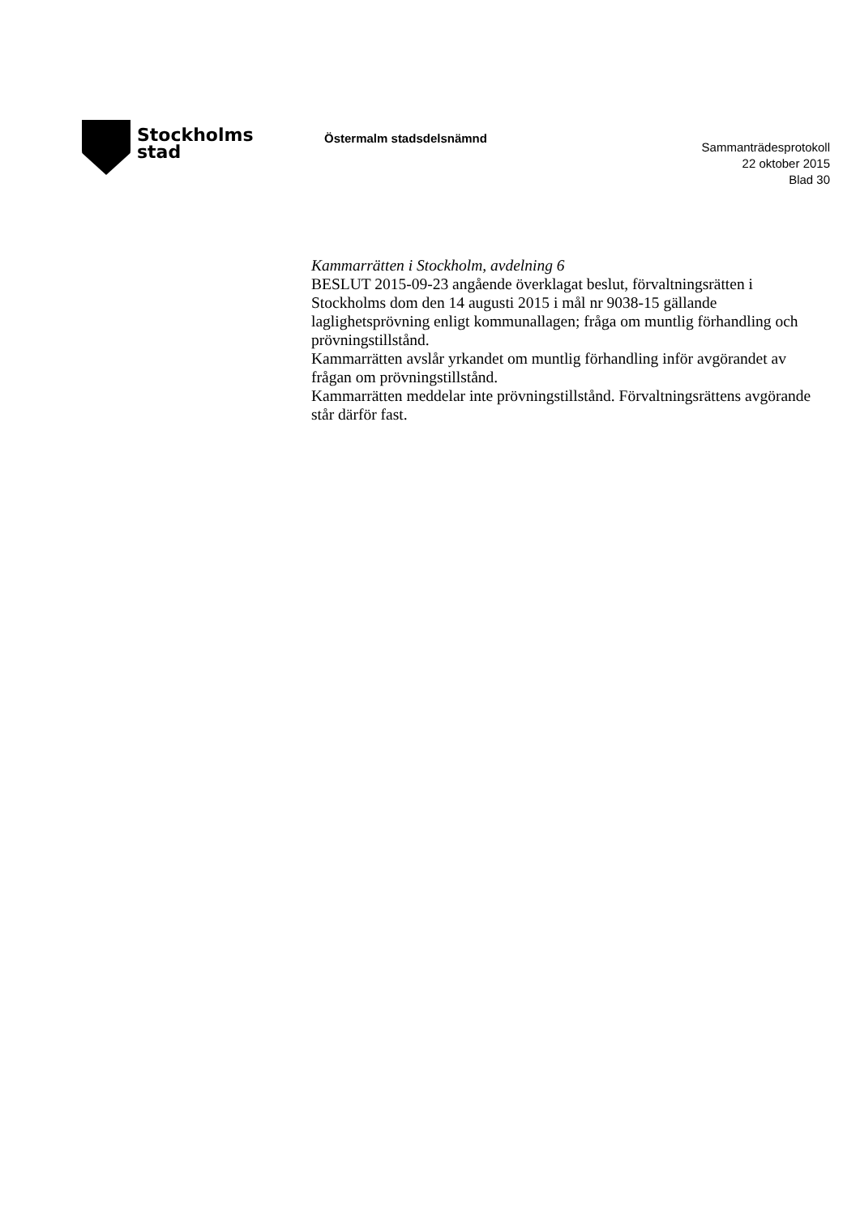Stockholms
stad
Östermalm stadsdelsnämnd
Sammanträdesprotokoll
22 oktober 2015
Blad 30
Kammarrätten i Stockholm, avdelning 6
BESLUT 2015-09-23 angående överklagat beslut, förvaltningsrätten i Stockholms dom den 14 augusti 2015 i mål nr 9038-15 gällande laglighetsprövning enligt kommunallagen; fråga om muntlig förhandling och prövningstillstånd.
Kammarrätten avslår yrkandet om muntlig förhandling inför avgörandet av frågan om prövningstillstånd.
Kammarrätten meddelar inte prövningstillstånd. Förvaltningsrättens avgörande står därför fast.